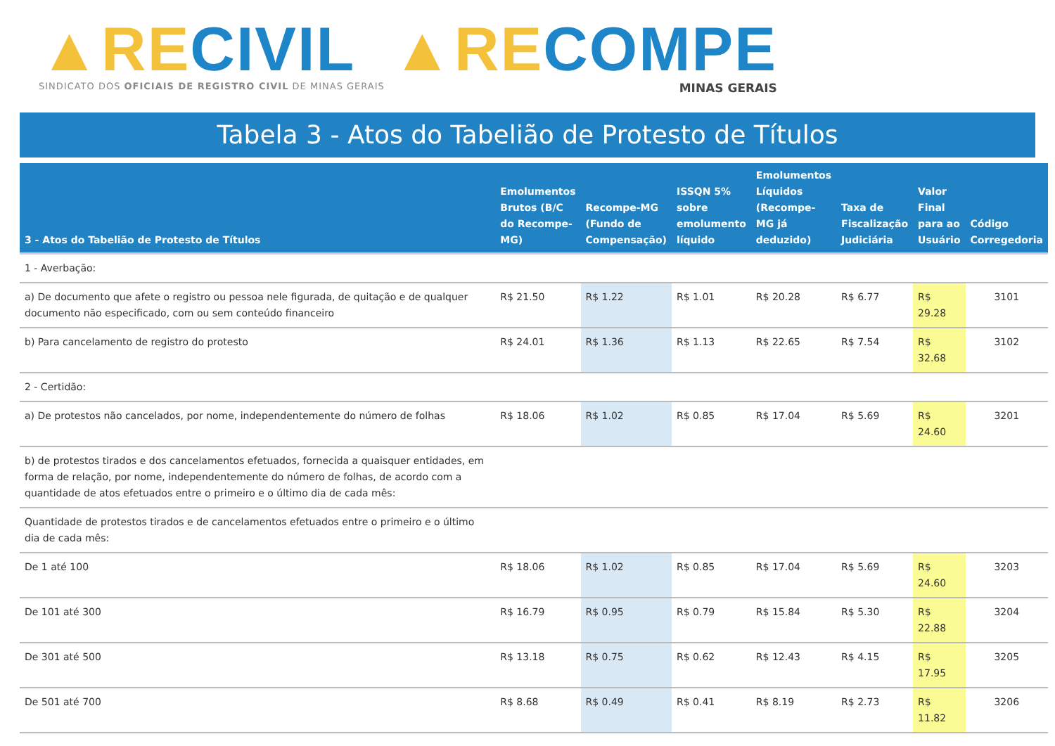▲RE CIVIL
SINDICATO DOS OFICIAIS DE REGISTRO CIVIL DE MINAS GERAIS
▲RE COMPE
MINAS GERAIS
Tabela 3 - Atos do Tabelião de Protesto de Títulos
| 3 - Atos do Tabelião de Protesto de Títulos | Emolumentos Brutos (B/C do Recompe-MG) | Recompe-MG (Fundo de Compensação) | ISSQN 5% sobre emolumento líquido | Emolumentos Líquidos (Recompe-MG já deduzido) | Taxa de Fiscalização Judiciária | Valor Final para ao Usuário | Código Corregedoria |
| --- | --- | --- | --- | --- | --- | --- | --- |
| 1 - Averbação: | | | | | | | |
| a) De documento que afete o registro ou pessoa nele figurada, de quitação e de qualquer documento não especificado, com ou sem conteúdo financeiro | R$ 21.50 | R$ 1.22 | R$ 1.01 | R$ 20.28 | R$ 6.77 | R$ 29.28 | 3101 |
| b) Para cancelamento de registro do protesto | R$ 24.01 | R$ 1.36 | R$ 1.13 | R$ 22.65 | R$ 7.54 | R$ 32.68 | 3102 |
| 2 - Certidão: | | | | | | | |
| a) De protestos não cancelados, por nome, independentemente do número de folhas | R$ 18.06 | R$ 1.02 | R$ 0.85 | R$ 17.04 | R$ 5.69 | R$ 24.60 | 3201 |
| b) de protestos tirados e dos cancelamentos efetuados, fornecida a quaisquer entidades, em forma de relação, por nome, independentemente do número de folhas, de acordo com a quantidade de atos efetuados entre o primeiro e o último dia de cada mês: | | | | | | | |
| Quantidade de protestos tirados e de cancelamentos efetuados entre o primeiro e o último dia de cada mês: | | | | | | | |
| De 1 até 100 | R$ 18.06 | R$ 1.02 | R$ 0.85 | R$ 17.04 | R$ 5.69 | R$ 24.60 | 3203 |
| De 101 até 300 | R$ 16.79 | R$ 0.95 | R$ 0.79 | R$ 15.84 | R$ 5.30 | R$ 22.88 | 3204 |
| De 301 até 500 | R$ 13.18 | R$ 0.75 | R$ 0.62 | R$ 12.43 | R$ 4.15 | R$ 17.95 | 3205 |
| De 501 até 700 | R$ 8.68 | R$ 0.49 | R$ 0.41 | R$ 8.19 | R$ 2.73 | R$ 11.82 | 3206 |